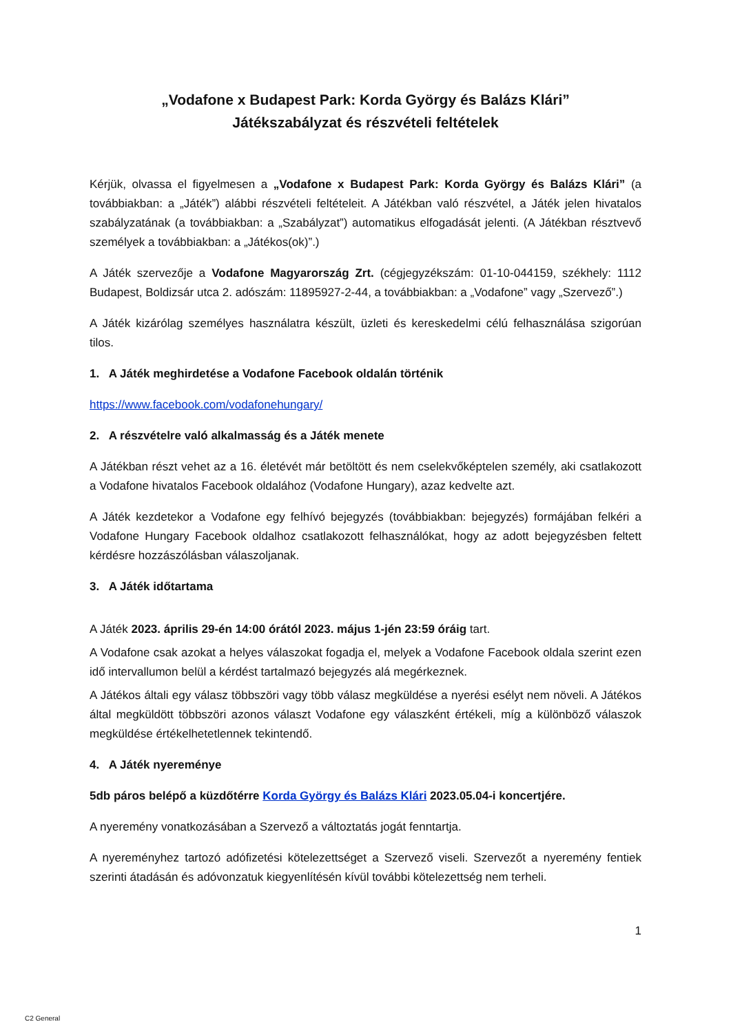„Vodafone x Budapest Park: Korda György és Balázs Klári”
Játékszabályzat és részvételi feltételek
Kérjük, olvassa el figyelmesen a „Vodafone x Budapest Park: Korda György és Balázs Klári” (a továbbiakban: a „Játék”) alábbi részvételi feltételeit. A Játékban való részvétel, a Játék jelen hivatalos szabályzatának (a továbbiakban: a „Szabályzat”) automatikus elfogadását jelenti. (A Játékban résztvevő személyek a továbbiakban: a „Játékos(ok)”.)
A Játék szervezője a Vodafone Magyarország Zrt. (cégjegyzékszám: 01-10-044159, székhely: 1112 Budapest, Boldizsár utca 2. adószám: 11895927-2-44, a továbbiakban: a „Vodafone” vagy „Szervező”.)
A Játék kizárólag személyes használatra készült, üzleti és kereskedelmi célú felhasználása szigorúan tilos.
1. A Játék meghirdetése a Vodafone Facebook oldalán történik
https://www.facebook.com/vodafonehungary/
2. A részvételre való alkalmasság és a Játék menete
A Játékban részt vehet az a 16. életévét már betöltött és nem cselekvőképtelen személy, aki csatlakozott a Vodafone hivatalos Facebook oldalához (Vodafone Hungary), azaz kedvelte azt.
A Játék kezdetekor a Vodafone egy felhívó bejegyzés (továbbiakban: bejegyzés) formájában felkéri a Vodafone Hungary Facebook oldalhoz csatlakozott felhasználókat, hogy az adott bejegyzésben feltett kérdésre hozzászólásban válaszoljanak.
3. A Játék időtartama
A Játék 2023. április 29-én 14:00 órától 2023. május 1-jén 23:59 óráig tart.
A Vodafone csak azokat a helyes válaszokat fogadja el, melyek a Vodafone Facebook oldala szerint ezen idő intervallumon belül a kérdést tartalmazó bejegyzés alá megérkeznek.
A Játékos általi egy válasz többszöri vagy több válasz megküldése a nyerési esélyt nem növeli. A Játékos által megküldött többszöri azonos választ Vodafone egy válaszként értékeli, míg a különböző válaszok megküldése értékelhetetlennek tekintendő.
4. A Játék nyereménye
5db páros belépő a küzdőtérre Korda György és Balázs Klári 2023.05.04-i koncertjére.
A nyeremény vonatkozásában a Szervező a változtatás jogát fenntartja.
A nyereményhez tartozó adófizetési kötelezettséget a Szervező viseli. Szervezőt a nyeremény fentiek szerinti átadásán és adóvonzatuk kiegyenlítésén kívül további kötelezettség nem terheli.
1
C2 General